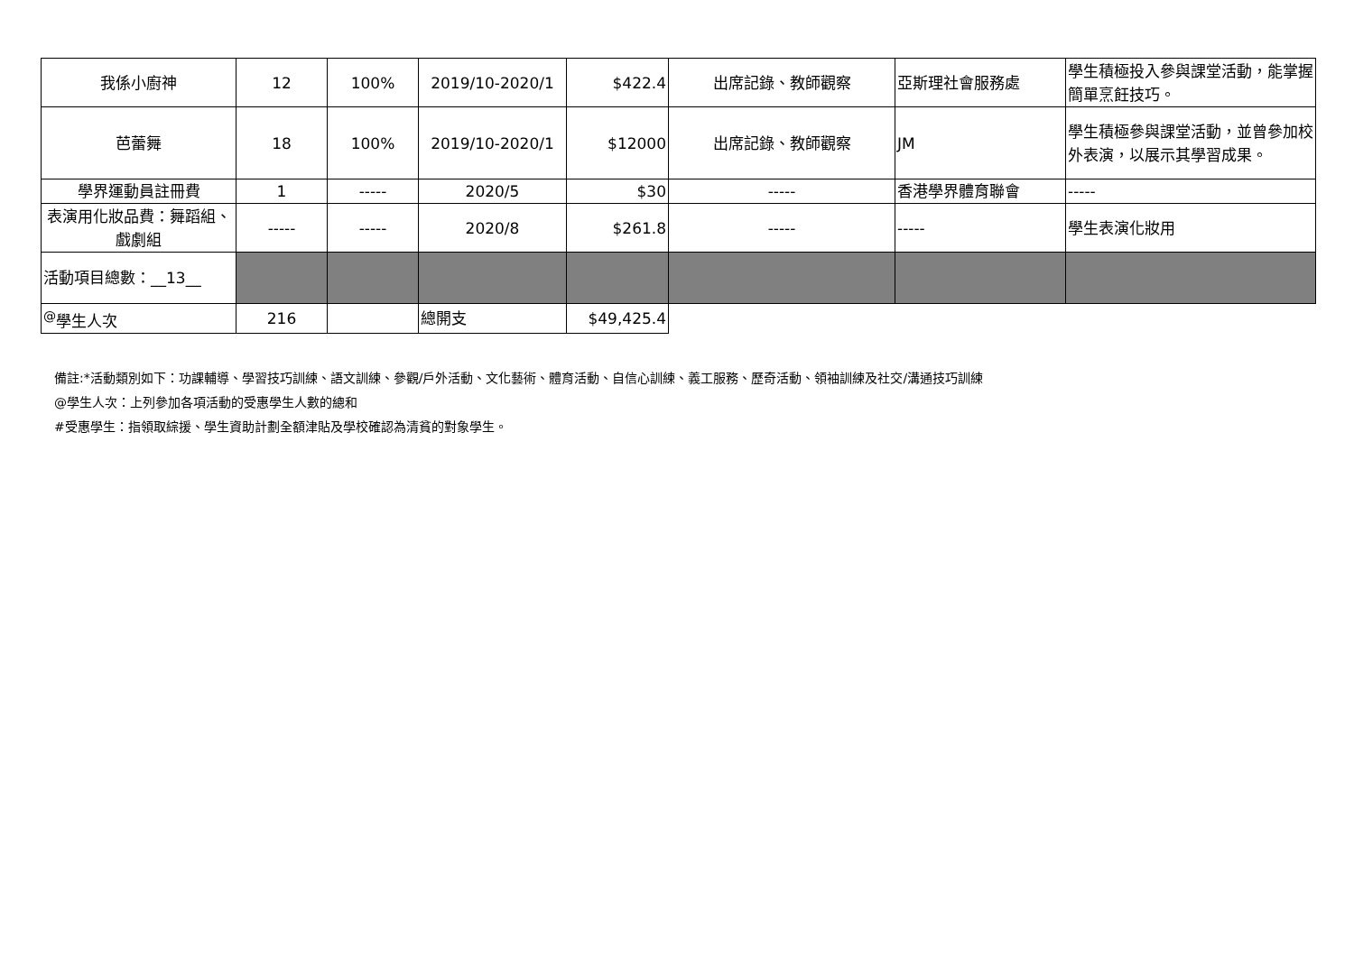| 我係小廚神 | 12 | 100% | 2019/10-2020/1 | $422.4 | 出席記錄、教師觀察 | 亞斯理社會服務處 | 學生積極投入參與課堂活動，能掌握簡單烹飪技巧。 |
| 芭蕾舞 | 18 | 100% | 2019/10-2020/1 | $12000 | 出席記錄、教師觀察 | JM | 學生積極參與課堂活動，並曾參加校外表演，以展示其學習成果。 |
| 學界運動員註冊費 | 1 | ----- | 2020/5 | $30 | ----- | 香港學界體育聯會 | ----- |
| 表演用化妝品費：舞蹈組、戲劇組 | ----- | ----- | 2020/8 | $261.8 | ----- | ----- | 學生表演化妝用 |
| 活動項目總數：__13__ | | | | | | | |
| <sup>@</sup>學生人次 | 216 | | 總開支 | $49,425.4 | | | |
備註:*活動類別如下：功課輔導、學習技巧訓練、語文訓練、參觀/戶外活動、文化藝術、體育活動、自信心訓練、義工服務、歷奇活動、領袖訓練及社交/溝通技巧訓練
@學生人次：上列參加各項活動的受惠學生人數的總和
#受惠學生：指領取綜援、學生資助計劃全額津貼及學校確認為清貧的對象學生。